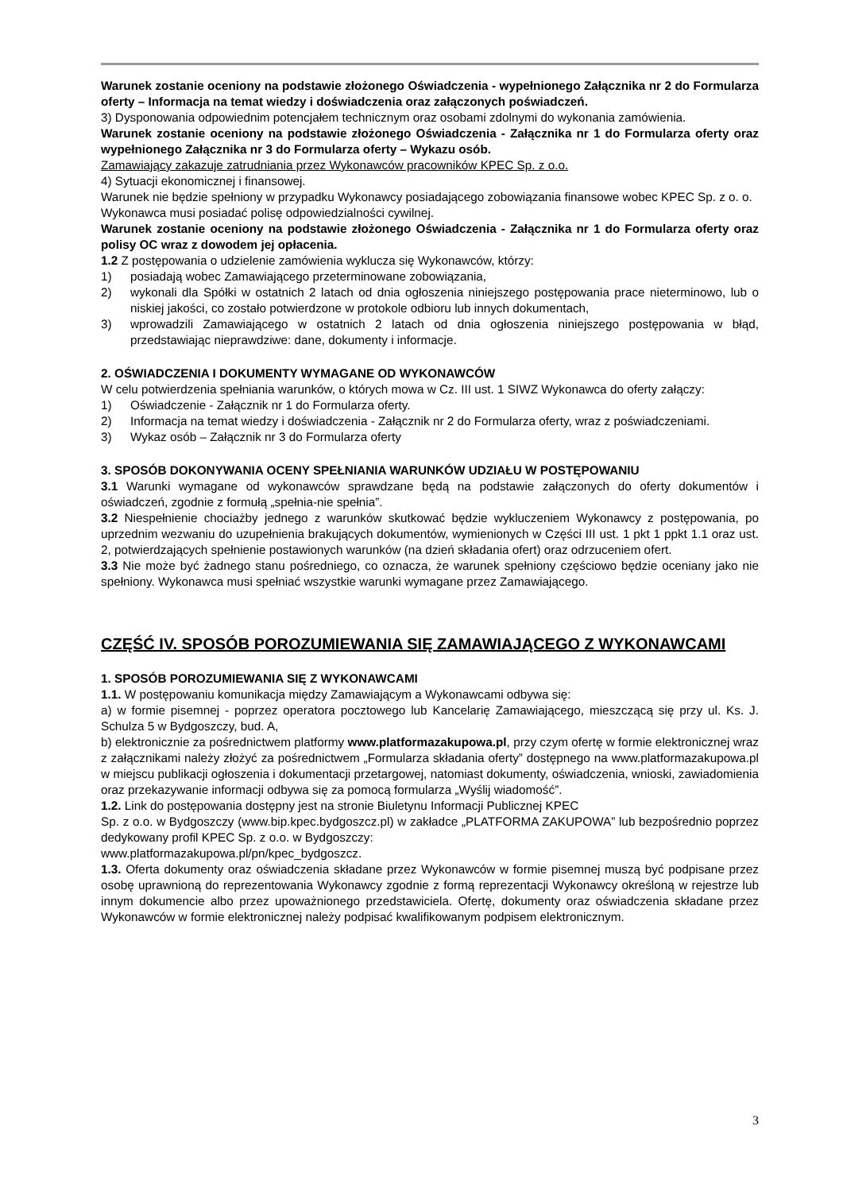Warunek zostanie oceniony na podstawie złożonego Oświadczenia - wypełnionego Załącznika nr 2 do Formularza oferty – Informacja na temat wiedzy i doświadczenia oraz załączonych poświadczeń.
3) Dysponowania odpowiednim potencjałem technicznym oraz osobami zdolnymi do wykonania zamówienia.
Warunek zostanie oceniony na podstawie złożonego Oświadczenia - Załącznika nr 1 do Formularza oferty oraz wypełnionego Załącznika nr 3 do Formularza oferty – Wykazu osób.
Zamawiający zakazuje zatrudniania przez Wykonawców pracowników KPEC Sp. z o.o.
4) Sytuacji ekonomicznej i finansowej.
Warunek nie będzie spełniony w przypadku Wykonawcy posiadającego zobowiązania finansowe wobec KPEC Sp. z o. o.
Wykonawca musi posiadać polisę odpowiedzialności cywilnej.
Warunek zostanie oceniony na podstawie złożonego Oświadczenia - Załącznika nr 1 do Formularza oferty oraz polisy OC wraz z dowodem jej opłacenia.
1.2 Z postępowania o udzielenie zamówienia wyklucza się Wykonawców, którzy:
1) posiadają wobec Zamawiającego przeterminowane zobowiązania,
2) wykonali dla Spółki w ostatnich 2 latach od dnia ogłoszenia niniejszego postępowania prace nieterminowo, lub o niskiej jakości, co zostało potwierdzone w protokole odbioru lub innych dokumentach,
3) wprowadzili Zamawiającego w ostatnich 2 latach od dnia ogłoszenia niniejszego postępowania w błąd, przedstawiając nieprawdziwe: dane, dokumenty i informacje.
2. OŚWIADCZENIA I DOKUMENTY WYMAGANE OD WYKONAWCÓW
W celu potwierdzenia spełniania warunków, o których mowa w Cz. III ust. 1 SIWZ Wykonawca do oferty załączy:
1) Oświadczenie - Załącznik nr 1 do Formularza oferty.
2) Informacja na temat wiedzy i doświadczenia - Załącznik nr 2 do Formularza oferty, wraz z poświadczeniami.
3) Wykaz osób – Załącznik nr 3 do Formularza oferty
3. SPOSÓB DOKONYWANIA OCENY SPEŁNIANIA WARUNKÓW UDZIAŁU W POSTĘPOWANIU
3.1 Warunki wymagane od wykonawców sprawdzane będą na podstawie załączonych do oferty dokumentów i oświadczeń, zgodnie z formułą „spełnia-nie spełnia”.
3.2 Niespełnienie chociażby jednego z warunków skutkować będzie wykluczeniem Wykonawcy z postępowania, po uprzednim wezwaniu do uzupełnienia brakujących dokumentów, wymienionych w Części III ust. 1 pkt 1 ppkt 1.1 oraz ust. 2, potwierdzających spełnienie postawionych warunków (na dzień składania ofert) oraz odrzuceniem ofert.
3.3 Nie może być żadnego stanu pośredniego, co oznacza, że warunek spełniony częściowo będzie oceniany jako nie spełniony. Wykonawca musi spełniać wszystkie warunki wymagane przez Zamawiającego.
CZĘŚĆ IV. SPOSÓB POROZUMIEWANIA SIĘ ZAMAWIAJĄCEGO Z WYKONAWCAMI
1. SPOSÓB POROZUMIEWANIA SIĘ Z WYKONAWCAMI
1.1. W postępowaniu komunikacja między Zamawiającym a Wykonawcami odbywa się:
a) w formie pisemnej - poprzez operatora pocztowego lub Kancelarię Zamawiającego, mieszczącą się przy ul. Ks. J. Schulza 5 w Bydgoszczy, bud. A,
b) elektronicznie za pośrednictwem platformy www.platformazakupowa.pl, przy czym ofertę w formie elektronicznej wraz z załącznikami należy złożyć za pośrednictwem „Formularza składania oferty” dostępnego na www.platformazakupowa.pl w miejscu publikacji ogłoszenia i dokumentacji przetargowej, natomiast dokumenty, oświadczenia, wnioski, zawiadomienia oraz przekazywanie informacji odbywa się za pomocą formularza „Wyślij wiadomość”.
1.2. Link do postępowania dostępny jest na stronie Biuletynu Informacji Publicznej KPEC
Sp. z o.o. w Bydgoszczy (www.bip.kpec.bydgoszcz.pl) w zakładce „PLATFORMA ZAKUPOWA” lub bezpośrednio poprzez dedykowany profil KPEC Sp. z o.o. w Bydgoszczy:
www.platformazakupowa.pl/pn/kpec_bydgoszcz.
1.3. Oferta dokumenty oraz oświadczenia składane przez Wykonawców w formie pisemnej muszą być podpisane przez osobę uprawnioną do reprezentowania Wykonawcy zgodnie z formą reprezentacji Wykonawcy określoną w rejestrze lub innym dokumencie albo przez upoważnionego przedstawiciela. Ofertę, dokumenty oraz oświadczenia składane przez Wykonawców w formie elektronicznej należy podpisać kwalifikowanym podpisem elektronicznym.
3